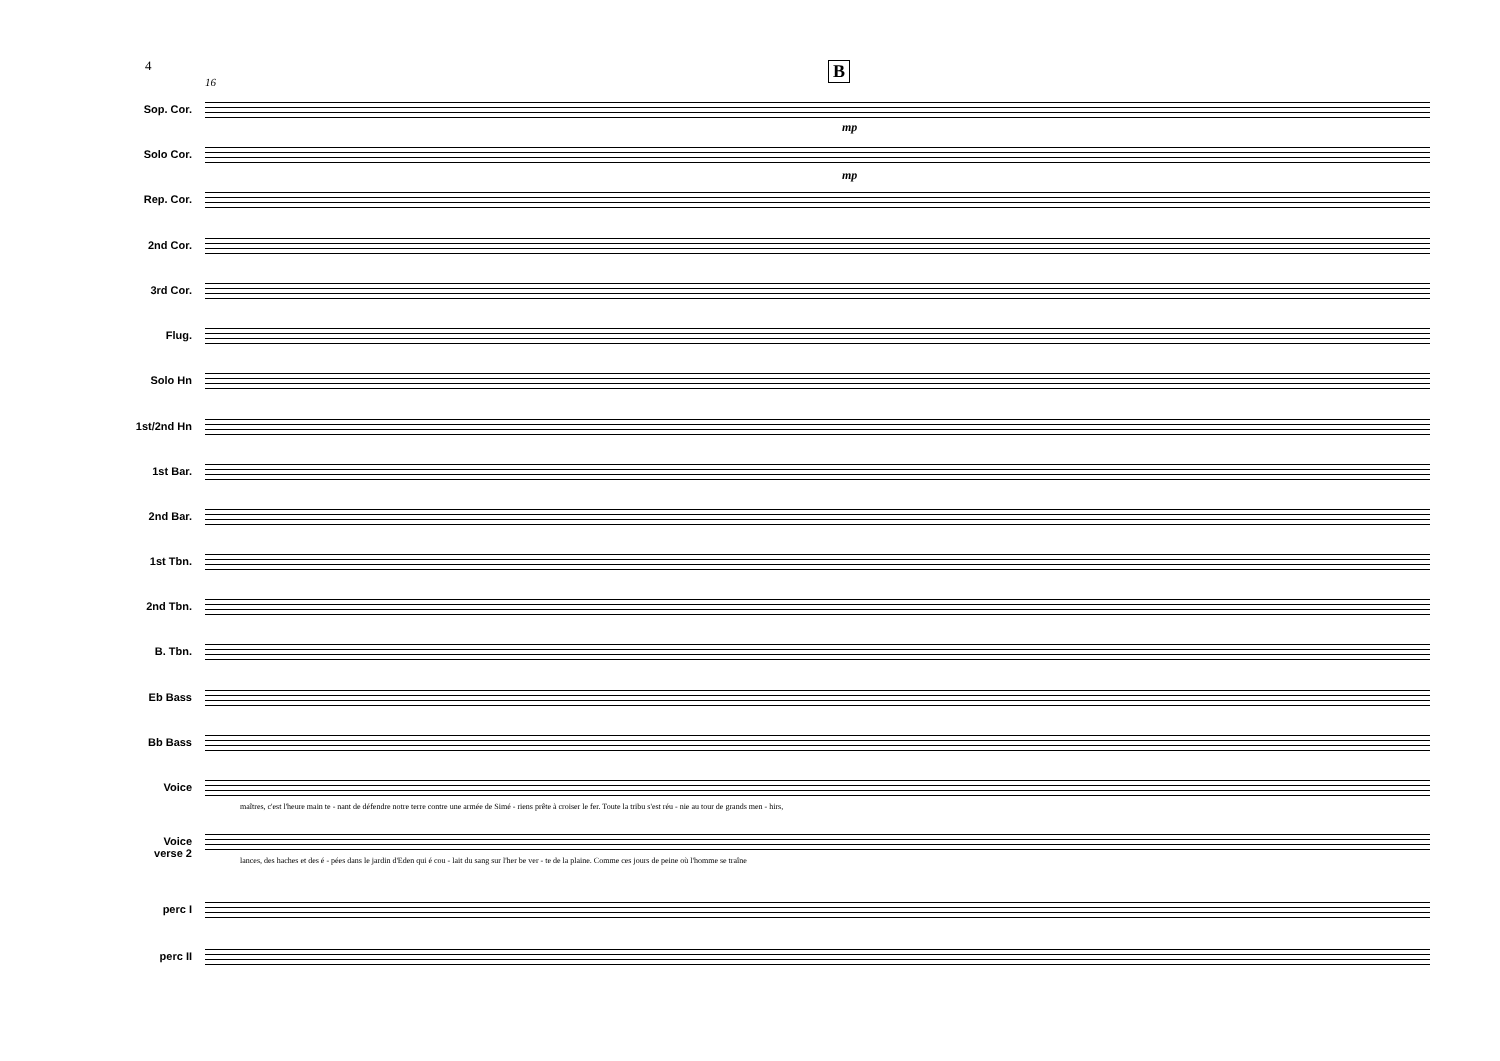4 B
16
Sop. Cor.
mp
Solo Cor.
mp
Rep. Cor.
2nd Cor.
3rd Cor.
Flug.
Solo Hn
1st/2nd Hn
1st Bar.
2nd Bar.
1st Tbn.
2nd Tbn.
B. Tbn.
Eb Bass
Bb Bass
Voice
maîtres, c'est l'heure main te - nant de défendre notre terre contre une armée de Simé - riens prête à croiser le fer. Toute la tribu s'est réu - nie au tour de grands men - hirs,
Voice
verse 2
lances, des haches et des é - pées dans le jardin d'Eden qui é cou - lait du sang sur l'her be ver - te de la plaine. Comme ces jours de peine où l'homme se traîne
perc I
perc II